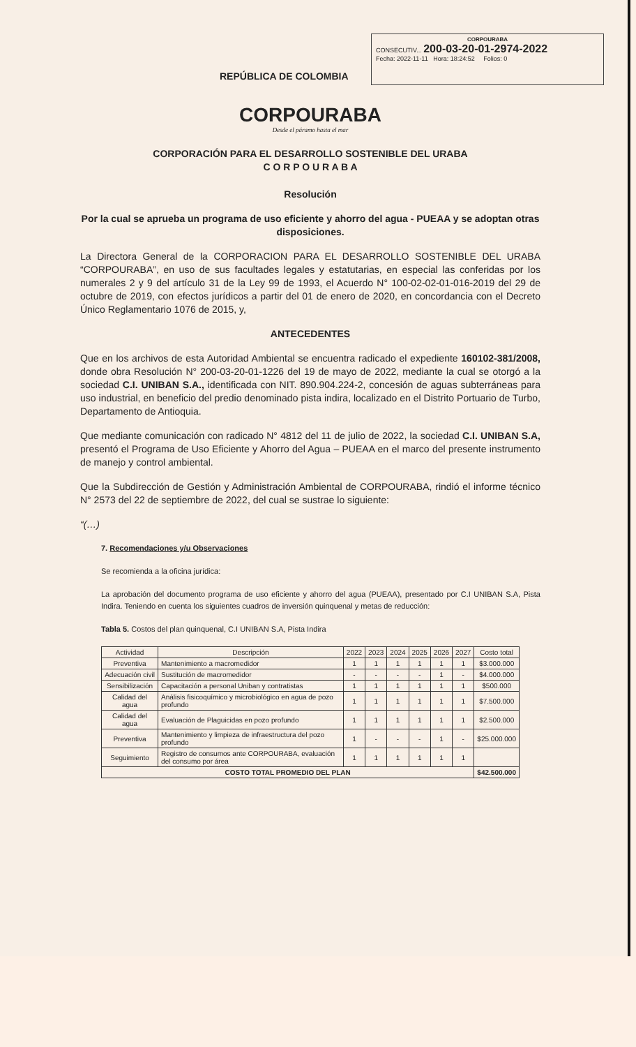CORPOURABA
CONSECUTIV... 200-03-20-01-2974-2022
Fecha: 2022-11-11 Hora: 18:24:52 Folios: 0
REPÚBLICA DE COLOMBIA
CORPOURABA
Desde el páramo hasta el mar
CORPORACIÓN PARA EL DESARROLLO SOSTENIBLE DEL URABA
C O R P O U R A B A
Resolución
Por la cual se aprueba un programa de uso eficiente y ahorro del agua - PUEAA y se adoptan otras disposiciones.
La Directora General de la CORPORACION PARA EL DESARROLLO SOSTENIBLE DEL URABA “CORPOURABA”, en uso de sus facultades legales y estatutarias, en especial las conferidas por los numerales 2 y 9 del artículo 31 de la Ley 99 de 1993, el Acuerdo N° 100-02-02-01-016-2019 del 29 de octubre de 2019, con efectos jurídicos a partir del 01 de enero de 2020, en concordancia con el Decreto Único Reglamentario 1076 de 2015, y,
ANTECEDENTES
Que en los archivos de esta Autoridad Ambiental se encuentra radicado el expediente 160102-381/2008, donde obra Resolución N° 200-03-20-01-1226 del 19 de mayo de 2022, mediante la cual se otorgó a la sociedad C.I. UNIBAN S.A., identificada con NIT. 890.904.224-2, concesión de aguas subterráneas para uso industrial, en beneficio del predio denominado pista indira, localizado en el Distrito Portuario de Turbo, Departamento de Antioquia.
Que mediante comunicación con radicado N° 4812 del 11 de julio de 2022, la sociedad C.I. UNIBAN S.A, presentó el Programa de Uso Eficiente y Ahorro del Agua – PUEAA en el marco del presente instrumento de manejo y control ambiental.
Que la Subdirección de Gestión y Administración Ambiental de CORPOURABA, rindió el informe técnico N° 2573 del 22 de septiembre de 2022, del cual se sustrae lo siguiente:
“(…)
7. Recomendaciones y/u Observaciones
Se recomienda a la oficina jurídica:
La aprobación del documento programa de uso eficiente y ahorro del agua (PUEAA), presentado por C.I UNIBAN S.A, Pista Indira. Teniendo en cuenta los siguientes cuadros de inversión quinquenal y metas de reducción:
Tabla 5. Costos del plan quinquenal, C.I UNIBAN S.A, Pista Indira
| Actividad | Descripción | 2022 | 2023 | 2024 | 2025 | 2026 | 2027 | Costo total |
| --- | --- | --- | --- | --- | --- | --- | --- | --- |
| Preventiva | Mantenimiento a macromedidor | 1 | 1 | 1 | 1 | 1 | 1 | $3.000.000 |
| Adecuación civil | Sustitución de macromedidor | - | - | - | - | 1 | - | $4.000.000 |
| Sensibilización | Capacitación a personal Uniban y contratistas | 1 | 1 | 1 | 1 | 1 | 1 | $500.000 |
| Calidad del agua | Análisis fisicoquímico y microbiológico en agua de pozo profundo | 1 | 1 | 1 | 1 | 1 | 1 | $7.500.000 |
| Calidad del agua | Evaluación de Plaguicidas en pozo profundo | 1 | 1 | 1 | 1 | 1 | 1 | $2.500.000 |
| Preventiva | Mantenimiento y limpieza de infraestructura del pozo profundo | 1 | - | - | - | 1 | - | $25.000.000 |
| Seguimiento | Registro de consumos ante CORPOURABA, evaluación del consumo por área | 1 | 1 | 1 | 1 | 1 | 1 | |
| COSTO TOTAL PROMEDIO DEL PLAN | | | | | | | | $42.500.000 |